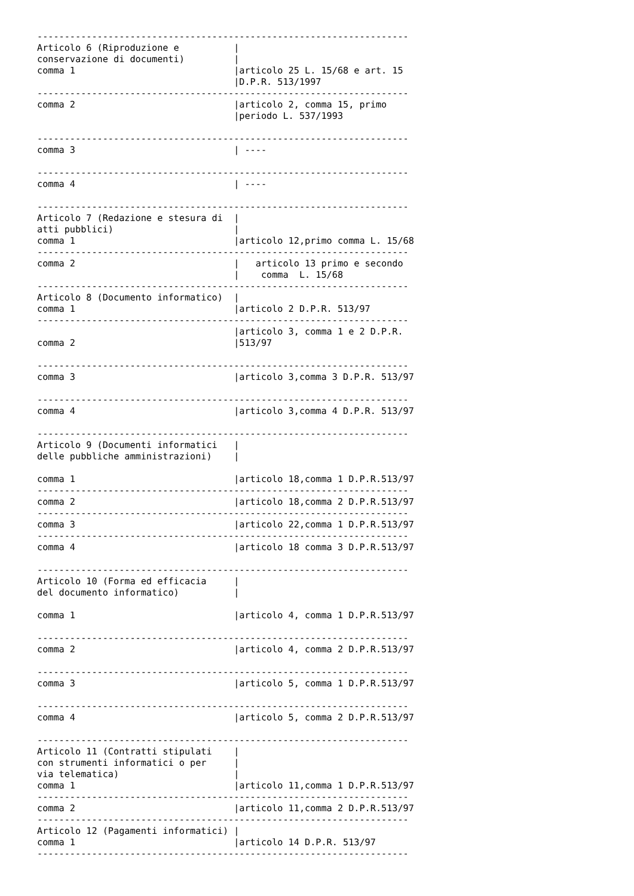--------------------------------------------------------------------
Articolo 6 (Riproduzione e          |
conservazione di documenti)         |
comma 1                             |articolo 25 L. 15/68 e art. 15
                                    |D.P.R. 513/1997
--------------------------------------------------------------------
comma 2                             |articolo 2, comma 15, primo
                                    |periodo L. 537/1993

--------------------------------------------------------------------
comma 3                             | ----

--------------------------------------------------------------------
comma 4                             | ----

--------------------------------------------------------------------
Articolo 7 (Redazione e stesura di  |
atti pubblici)                      |
comma 1                             |articolo 12,primo comma L. 15/68
--------------------------------------------------------------------
comma 2                             |   articolo 13 primo e secondo
                                    |    comma  L. 15/68
--------------------------------------------------------------------
Articolo 8 (Documento informatico)  |
comma 1                             |articolo 2 D.P.R. 513/97
--------------------------------------------------------------------
                                    |articolo 3, comma 1 e 2 D.P.R.
comma 2                             |513/97

--------------------------------------------------------------------
comma 3                             |articolo 3,comma 3 D.P.R. 513/97

--------------------------------------------------------------------
comma 4                             |articolo 3,comma 4 D.P.R. 513/97

--------------------------------------------------------------------
Articolo 9 (Documenti informatici   |
delle pubbliche amministrazioni)    |

comma 1                             |articolo 18,comma 1 D.P.R.513/97
--------------------------------------------------------------------
comma 2                             |articolo 18,comma 2 D.P.R.513/97
--------------------------------------------------------------------
comma 3                             |articolo 22,comma 1 D.P.R.513/97
--------------------------------------------------------------------
comma 4                             |articolo 18 comma 3 D.P.R.513/97

--------------------------------------------------------------------
Articolo 10 (Forma ed efficacia     |
del documento informatico)          |

comma 1                             |articolo 4, comma 1 D.P.R.513/97

--------------------------------------------------------------------
comma 2                             |articolo 4, comma 2 D.P.R.513/97

--------------------------------------------------------------------
comma 3                             |articolo 5, comma 1 D.P.R.513/97

--------------------------------------------------------------------
comma 4                             |articolo 5, comma 2 D.P.R.513/97

--------------------------------------------------------------------
Articolo 11 (Contratti stipulati    |
con strumenti informatici o per     |
via telematica)                     |
comma 1                             |articolo 11,comma 1 D.P.R.513/97
--------------------------------------------------------------------
comma 2                             |articolo 11,comma 2 D.P.R.513/97
--------------------------------------------------------------------
Articolo 12 (Pagamenti informatici) |
comma 1                             |articolo 14 D.P.R. 513/97
--------------------------------------------------------------------